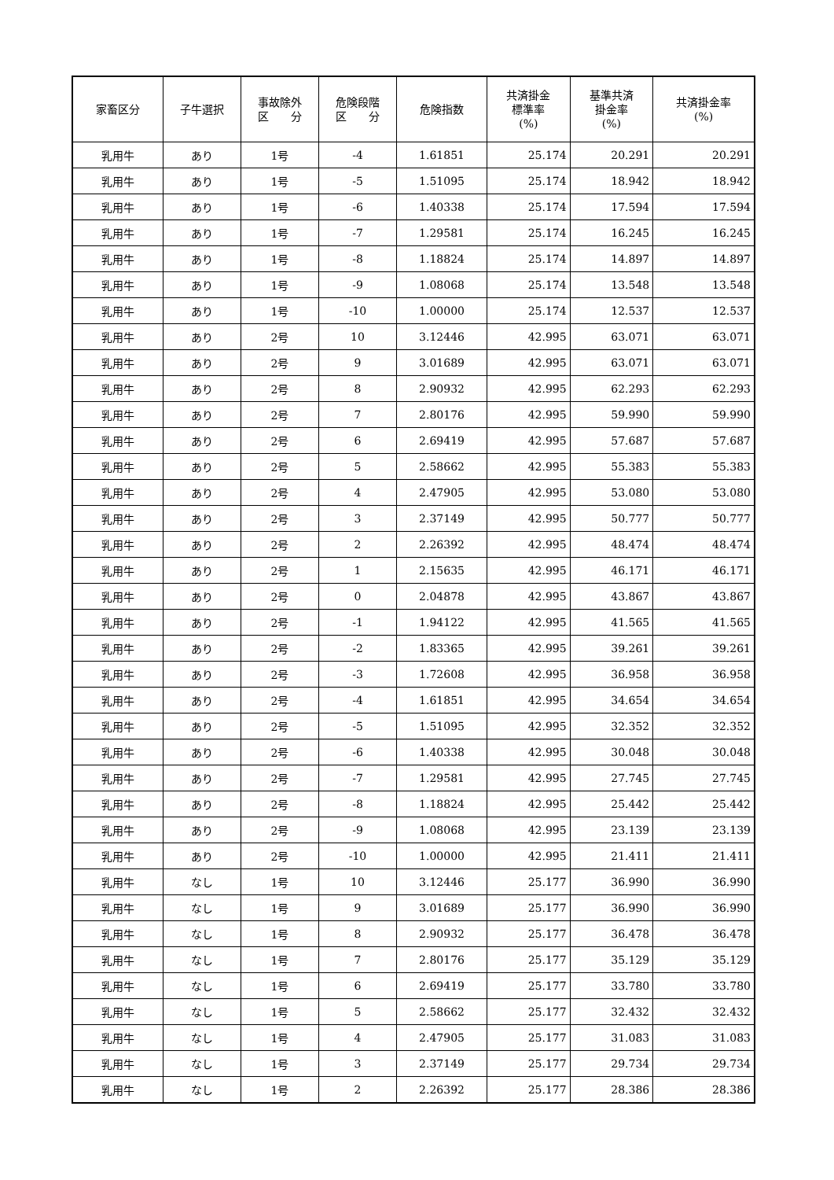| 家畜区分 | 子牛選択 | 事故除外 区 分 | 危険段階 区 分 | 危険指数 | 共済掛金 標準率 (%) | 基準共済 掛金率 (%) | 共済掛金率 (%) |
| --- | --- | --- | --- | --- | --- | --- | --- |
| 乳用牛 | あり | 1号 | -4 | 1.61851 | 25.174 | 20.291 | 20.291 |
| 乳用牛 | あり | 1号 | -5 | 1.51095 | 25.174 | 18.942 | 18.942 |
| 乳用牛 | あり | 1号 | -6 | 1.40338 | 25.174 | 17.594 | 17.594 |
| 乳用牛 | あり | 1号 | -7 | 1.29581 | 25.174 | 16.245 | 16.245 |
| 乳用牛 | あり | 1号 | -8 | 1.18824 | 25.174 | 14.897 | 14.897 |
| 乳用牛 | あり | 1号 | -9 | 1.08068 | 25.174 | 13.548 | 13.548 |
| 乳用牛 | あり | 1号 | -10 | 1.00000 | 25.174 | 12.537 | 12.537 |
| 乳用牛 | あり | 2号 | 10 | 3.12446 | 42.995 | 63.071 | 63.071 |
| 乳用牛 | あり | 2号 | 9 | 3.01689 | 42.995 | 63.071 | 63.071 |
| 乳用牛 | あり | 2号 | 8 | 2.90932 | 42.995 | 62.293 | 62.293 |
| 乳用牛 | あり | 2号 | 7 | 2.80176 | 42.995 | 59.990 | 59.990 |
| 乳用牛 | あり | 2号 | 6 | 2.69419 | 42.995 | 57.687 | 57.687 |
| 乳用牛 | あり | 2号 | 5 | 2.58662 | 42.995 | 55.383 | 55.383 |
| 乳用牛 | あり | 2号 | 4 | 2.47905 | 42.995 | 53.080 | 53.080 |
| 乳用牛 | あり | 2号 | 3 | 2.37149 | 42.995 | 50.777 | 50.777 |
| 乳用牛 | あり | 2号 | 2 | 2.26392 | 42.995 | 48.474 | 48.474 |
| 乳用牛 | あり | 2号 | 1 | 2.15635 | 42.995 | 46.171 | 46.171 |
| 乳用牛 | あり | 2号 | 0 | 2.04878 | 42.995 | 43.867 | 43.867 |
| 乳用牛 | あり | 2号 | -1 | 1.94122 | 42.995 | 41.565 | 41.565 |
| 乳用牛 | あり | 2号 | -2 | 1.83365 | 42.995 | 39.261 | 39.261 |
| 乳用牛 | あり | 2号 | -3 | 1.72608 | 42.995 | 36.958 | 36.958 |
| 乳用牛 | あり | 2号 | -4 | 1.61851 | 42.995 | 34.654 | 34.654 |
| 乳用牛 | あり | 2号 | -5 | 1.51095 | 42.995 | 32.352 | 32.352 |
| 乳用牛 | あり | 2号 | -6 | 1.40338 | 42.995 | 30.048 | 30.048 |
| 乳用牛 | あり | 2号 | -7 | 1.29581 | 42.995 | 27.745 | 27.745 |
| 乳用牛 | あり | 2号 | -8 | 1.18824 | 42.995 | 25.442 | 25.442 |
| 乳用牛 | あり | 2号 | -9 | 1.08068 | 42.995 | 23.139 | 23.139 |
| 乳用牛 | あり | 2号 | -10 | 1.00000 | 42.995 | 21.411 | 21.411 |
| 乳用牛 | なし | 1号 | 10 | 3.12446 | 25.177 | 36.990 | 36.990 |
| 乳用牛 | なし | 1号 | 9 | 3.01689 | 25.177 | 36.990 | 36.990 |
| 乳用牛 | なし | 1号 | 8 | 2.90932 | 25.177 | 36.478 | 36.478 |
| 乳用牛 | なし | 1号 | 7 | 2.80176 | 25.177 | 35.129 | 35.129 |
| 乳用牛 | なし | 1号 | 6 | 2.69419 | 25.177 | 33.780 | 33.780 |
| 乳用牛 | なし | 1号 | 5 | 2.58662 | 25.177 | 32.432 | 32.432 |
| 乳用牛 | なし | 1号 | 4 | 2.47905 | 25.177 | 31.083 | 31.083 |
| 乳用牛 | なし | 1号 | 3 | 2.37149 | 25.177 | 29.734 | 29.734 |
| 乳用牛 | なし | 1号 | 2 | 2.26392 | 25.177 | 28.386 | 28.386 |